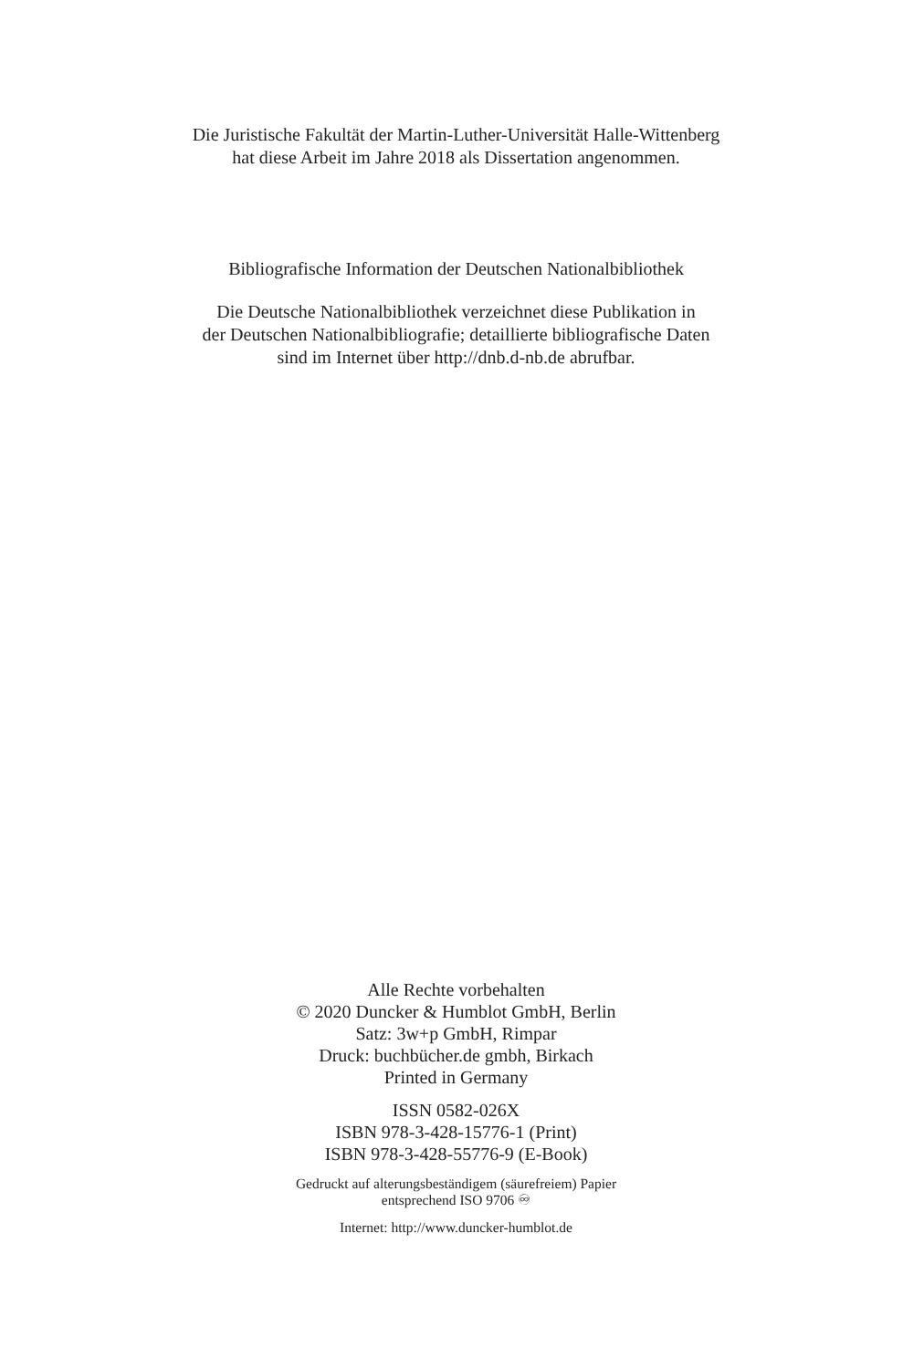Die Juristische Fakultät der Martin-Luther-Universität Halle-Wittenberg
hat diese Arbeit im Jahre 2018 als Dissertation angenommen.
Bibliografische Information der Deutschen Nationalbibliothek
Die Deutsche Nationalbibliothek verzeichnet diese Publikation in
der Deutschen Nationalbibliografie; detaillierte bibliografische Daten
sind im Internet über http://dnb.d-nb.de abrufbar.
Alle Rechte vorbehalten
© 2020 Duncker & Humblot GmbH, Berlin
Satz: 3w+p GmbH, Rimpar
Druck: buchbücher.de gmbh, Birkach
Printed in Germany
ISSN 0582-026X
ISBN 978-3-428-15776-1 (Print)
ISBN 978-3-428-55776-9 (E-Book)
Gedruckt auf alterungsbeständigem (säurefreiem) Papier
entsprechend ISO 9706 ♾
Internet: http://www.duncker-humblot.de